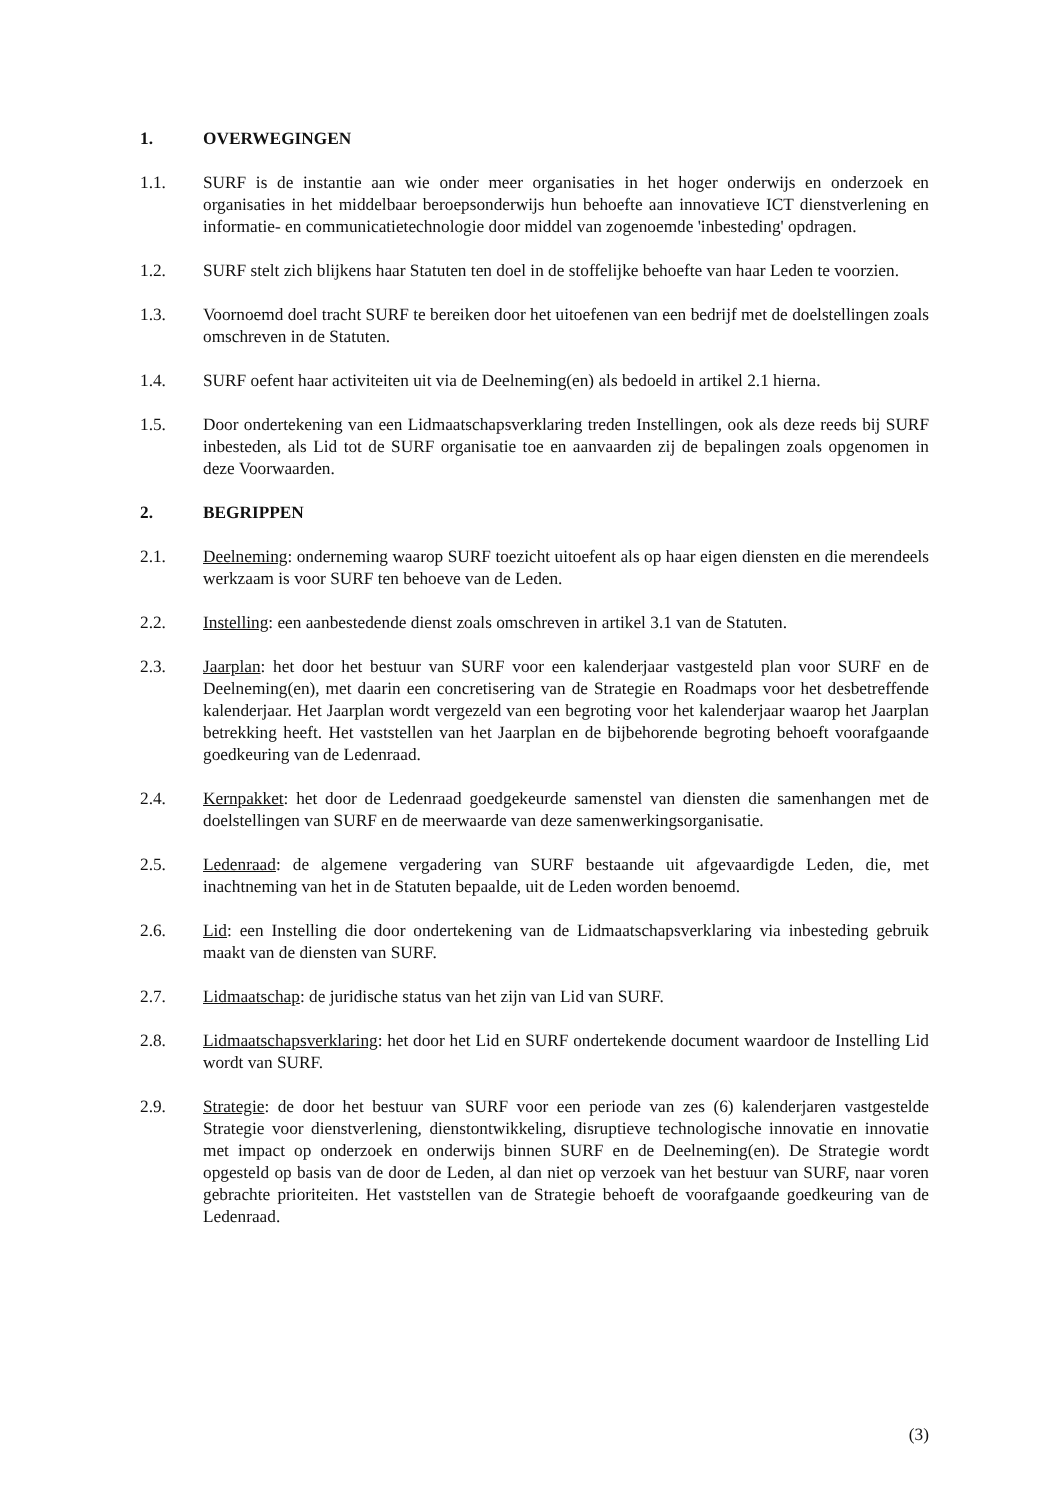1. OVERWEGINGEN
1.1. SURF is de instantie aan wie onder meer organisaties in het hoger onderwijs en onderzoek en organisaties in het middelbaar beroepsonderwijs hun behoefte aan innovatieve ICT dienstverlening en informatie- en communicatietechnologie door middel van zogenoemde 'inbesteding' opdragen.
1.2. SURF stelt zich blijkens haar Statuten ten doel in de stoffelijke behoefte van haar Leden te voorzien.
1.3. Voornoemd doel tracht SURF te bereiken door het uitoefenen van een bedrijf met de doelstellingen zoals omschreven in de Statuten.
1.4. SURF oefent haar activiteiten uit via de Deelneming(en) als bedoeld in artikel 2.1 hierna.
1.5. Door ondertekening van een Lidmaatschapsverklaring treden Instellingen, ook als deze reeds bij SURF inbesteden, als Lid tot de SURF organisatie toe en aanvaarden zij de bepalingen zoals opgenomen in deze Voorwaarden.
2. BEGRIPPEN
2.1. Deelneming: onderneming waarop SURF toezicht uitoefent als op haar eigen diensten en die merendeels werkzaam is voor SURF ten behoeve van de Leden.
2.2. Instelling: een aanbestedende dienst zoals omschreven in artikel 3.1 van de Statuten.
2.3. Jaarplan: het door het bestuur van SURF voor een kalenderjaar vastgesteld plan voor SURF en de Deelneming(en), met daarin een concretisering van de Strategie en Roadmaps voor het desbetreffende kalenderjaar. Het Jaarplan wordt vergezeld van een begroting voor het kalenderjaar waarop het Jaarplan betrekking heeft. Het vaststellen van het Jaarplan en de bijbehorende begroting behoeft voorafgaande goedkeuring van de Ledenraad.
2.4. Kernpakket: het door de Ledenraad goedgekeurde samenstel van diensten die samenhangen met de doelstellingen van SURF en de meerwaarde van deze samenwerkingsorganisatie.
2.5. Ledenraad: de algemene vergadering van SURF bestaande uit afgevaardigde Leden, die, met inachtneming van het in de Statuten bepaalde, uit de Leden worden benoemd.
2.6. Lid: een Instelling die door ondertekening van de Lidmaatschapsverklaring via inbesteding gebruik maakt van de diensten van SURF.
2.7. Lidmaatschap: de juridische status van het zijn van Lid van SURF.
2.8. Lidmaatschapsverklaring: het door het Lid en SURF ondertekende document waardoor de Instelling Lid wordt van SURF.
2.9. Strategie: de door het bestuur van SURF voor een periode van zes (6) kalenderjaren vastgestelde Strategie voor dienstverlening, dienstontwikkeling, disruptieve technologische innovatie en innovatie met impact op onderzoek en onderwijs binnen SURF en de Deelneming(en). De Strategie wordt opgesteld op basis van de door de Leden, al dan niet op verzoek van het bestuur van SURF, naar voren gebrachte prioriteiten. Het vaststellen van de Strategie behoeft de voorafgaande goedkeuring van de Ledenraad.
(3)